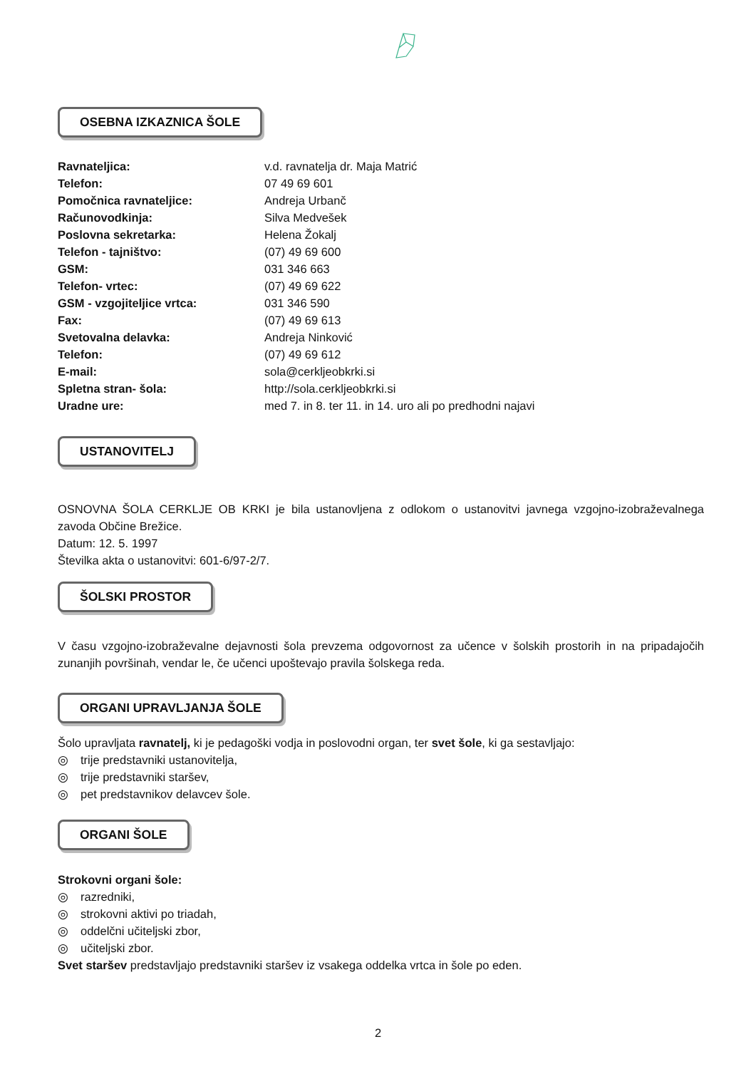OSEBNA IZKAZNICA ŠOLE
| Ravnateljica: | v.d. ravnatelja dr. Maja Matrić |
| Telefon: | 07 49 69 601 |
| Pomočnica ravnateljice: | Andreja Urbanč |
| Računovodkinja: | Silva Medvešek |
| Poslovna sekretarka: | Helena Žokalj |
| Telefon - tajništvo: | (07) 49 69 600 |
| GSM: | 031 346 663 |
| Telefon- vrtec: | (07) 49 69 622 |
| GSM - vzgojiteljice vrtca: | 031 346 590 |
| Fax: | (07) 49 69 613 |
| Svetovalna delavka: | Andreja Ninković |
| Telefon: | (07) 49 69 612 |
| E-mail: | sola@cerkljeobkrki.si |
| Spletna stran- šola: | http://sola.cerkljeobkrki.si |
| Uradne ure: | med 7. in 8. ter 11. in 14. uro ali po predhodni najavi |
USTANOVITELJ
OSNOVNA ŠOLA CERKLJE OB KRKI je bila ustanovljena z odlokom o ustanovitvi javnega vzgojno-izobraževalnega zavoda Občine Brežice.
Datum: 12. 5. 1997
Številka akta o ustanovitvi: 601-6/97-2/7.
ŠOLSKI PROSTOR
V času vzgojno-izobraževalne dejavnosti šola prevzema odgovornost za učence v šolskih prostorih in na pripadajočih zunanjih površinah, vendar le, če učenci upoštevajo pravila šolskega reda.
ORGANI UPRAVLJANJA ŠOLE
Šolo upravljata ravnatelj, ki je pedagoški vodja in poslovodni organ, ter svet šole, ki ga sestavljajo:
◎ trije predstavniki ustanovitelja,
◎ trije predstavniki staršev,
◎ pet predstavnikov delavcev šole.
ORGANI ŠOLE
Strokovni organi šole:
◎ razredniki,
◎ strokovni aktivi po triadah,
◎ oddelčni učiteljski zbor,
◎ učiteljski zbor.
Svet staršev predstavljajo predstavniki staršev iz vsakega oddelka vrtca in šole po eden.
2